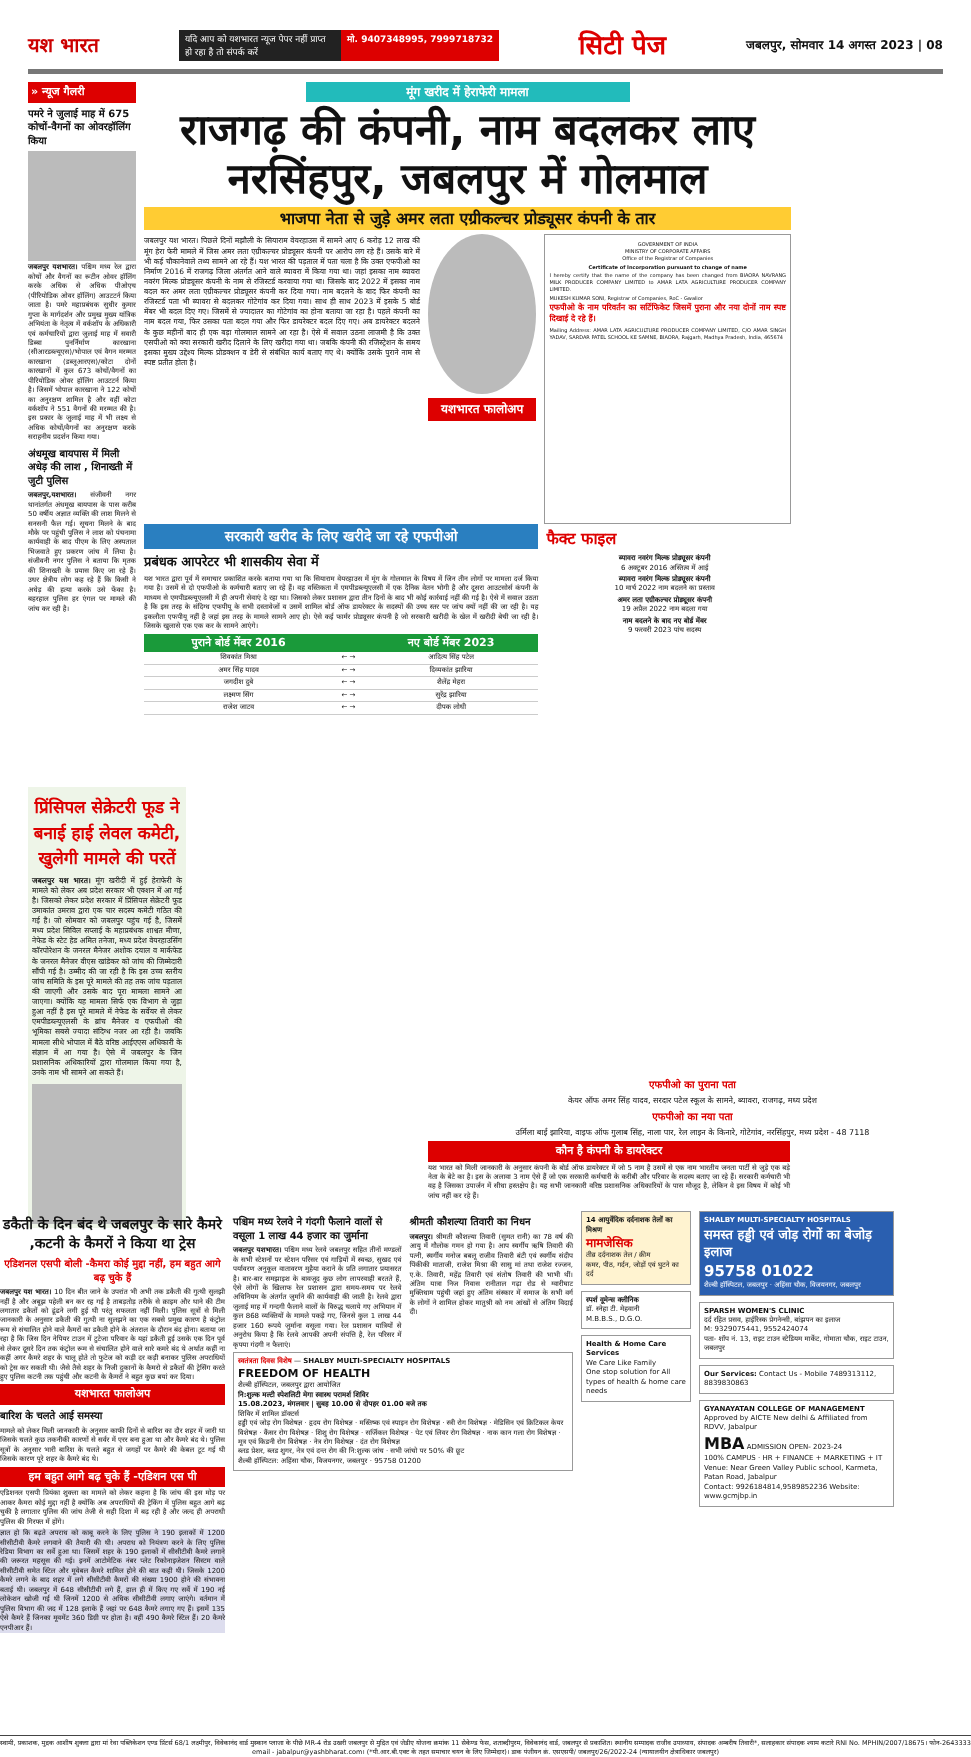यश भारत
यदि आप को यशभारत न्यूज पेपर नहीं प्राप्त हो रहा है तो संपर्क करें
मो. 9407348995, 7999718732
सिटी पेज
जबलपुर, सोमवार 14 अगस्त 2023 | 08
» न्यूज गैलरी
पमरे ने जुलाई माह में 675 कोचों-वैगनों का ओवरहॉलिंग किया
जबलपुर यशभारत। पश्चिम मध्य रेल द्वारा कोचों और वैगनों का रूटीन ओवर हॉलिंग करके अधिक से अधिक पीओएच (पीरियोडिक ओवर हॉलिंग) आउटटर्न किया जाता है। पमरे महाप्रबंधक सुधीर कुमार गुप्ता के मार्गदर्शन और प्रमुख मुख्य यांत्रिक अभियंता के नेतृत्व में वर्कशॉप के अधिकारी एवं कर्मचारियों द्वारा जुलाई माह में सवारी डिब्बा पुनर्निर्माण कारखाना (सीआरडब्ल्यूएस)/भोपाल एवं वैगन मरम्मत कारखाना (डब्लूआरएस)/कोटा दोनों कारखानों में कुल 673 कोचों/वैगनों का पीरियोडिक ओवर हॉलिंग आउटटर्न किया है। जिसमें भोपाल कारखाना ने 122 कोचों का अनुरक्षण शामिल है और वहीं कोटा वर्कशॉप ने 551 वैगनों की मरम्मत की है। इस प्रकार के जुलाई माह में भी लक्ष्य से अधिक कोचों/वैगनों का अनुरक्षण करके सराहनीय प्रदर्शन किया गया।
अंधमूख बायपास में मिली अधेड़ की लाश , शिनाख्ती में जुटी पुलिस
जबलपुर,यशभारत। संजीवनी नगर थानांतर्गत अंधमूख बायपास के पास करीब 50 वर्षीय अज्ञात व्यक्ति की लाश मिलने से सनसनी फैल गई। सूचना मिलने के बाद मौके पर पहुंची पुलिस ने लाश को पंचनामा कार्यवाही के बाद पीएम के लिए अस्पताल भिजवाते हुए प्रकरण जांच में लिया है। संजीवनी नगर पुलिस ने बताया कि मृतक की शिनाख्ती के प्रयास किए जा रहे हैं। उधर क्षेत्रीय लोग कह रहे हैं कि किसी ने अधेड़ की हत्या करके उसे फेंका है। बहरहाल पुलिस हर एंगल पर मामले की जांच कर रही है।
मूंग खरीद में हेराफेरी मामला
राजगढ़ की कंपनी, नाम बदलकर लाए नरसिंहपुर, जबलपुर में गोलमाल
भाजपा नेता से जुड़े अमर लता एग्रीकल्चर प्रोड्यूसर कंपनी के तार
जबलपुर यश भारत। पिछले दिनों मझौली के सियाराम वेयरहाउस में सामने आए 6 करोड़ 12 लाख की मूंग हेरा फेरी मामले में जिस अमर लता एग्रीकल्चर प्रोड्यूसर कंपनी पर आरोप लग रहे हैं। उसके बारे में भी कई चौकानेवाले तथ्य सामने आ रहे हैं। यश भारत की पड़ताल में पता चला है कि उक्त एफपीओ का निर्माण 2016 में राजगढ़ जिला अंतर्गत आने वाले ब्यावरा में किया गया था। जहां इसका नाम ब्यावरा नवरंग मिल्क प्रोड्यूसर कंपनी के नाम से रजिस्टर्ड करवाया गया था। जिसके बाद 2022 में इसका नाम बदल कर अमर लता एग्रीकल्चर प्रोड्यूसर कंपनी कर दिया गया। नाम बदलने के बाद फिर कंपनी का रजिस्टर्ड पता भी ब्यावरा से बदलकर गोटेगांव कर दिया गया। साथ ही साथ 2023 में इसके 5 बोर्ड मेंबर भी बदल दिए गए। जिसमें से ज्यादातर का गोटेगांव का होना बताया जा रहा है। पहले कंपनी का नाम बदल गया, फिर उसका पता बदल गया और फिर डायरेक्टर बदल दिए गए। अब डायरेक्टर बदलने के कुछ महीनों बाद ही एक बड़ा गोलमाल सामने आ रहा है। ऐसे में सवाल उठना लाजमी है कि उक्त एसपीओ को क्या सरकारी खरीद दिलाने के लिए खरीदा गया था। जबकि कंपनी की रजिस्ट्रेशन के समय इसका मुख्य उद्देश्य मिल्क प्रोडक्शन व डेरी से संबंधित कार्य बताए गए थे। क्योंकि उसके पुराने नाम से स्पष्ट प्रतीत होता है।
यशभारत फालोअप
GOVERNMENT OF INDIA
MINISTRY OF CORPORATE AFFAIRS
Office of the Registrar of Companies
Certificate of Incorporation pursuant to change of name
I hereby certify that the name of the company has been changed from BIAORA NAVRANG MILK PRODUCER COMPANY LIMITED to AMAR LATA AGRICULTURE PRODUCER COMPANY LIMITED.
MUKESH KUMAR SONI, Registrar of Companies, RoC - Gwalior
एफपीओ के नाम परिवर्तन का सर्टिफिकेट जिसमें पुराना और नया दोनों नाम स्पष्ट दिखाई दे रहे हैं।
Mailing Address: AMAR LATA AGRICULTURE PRODUCER COMPANY LIMITED, C/O AMAR SINGH YADAV, SARDAR PATEL SCHOOL KE SAMNE, BIAORA, Rajgarh, Madhya Pradesh, India, 465674
सरकारी खरीद के लिए खरीदे जा रहे एफपीओ
प्रबंधक आपरेटर भी शासकीय सेवा में
यश भारत द्वारा पूर्व में समाचार प्रकाशित करके बताया गया था कि सियाराम वेयरहाउस में मूंग के गोलमाल के विषय में जिन तीन लोगों पर मामला दर्ज किया गया है। उसमें से दो एफपीओ के कर्मचारी बताए जा रहे हैं। वह वस्तिकता में एमपीडब्ल्यूएलसी में एक दैनिक वेतन भोगी है और दूसरा आउटसोर्स कंपनी के माध्यम से एमपीडब्ल्यूएलसी में ही अपनी सेवाएं दे रहा था। जिसको लेकर प्रशासन द्वारा तीन दिनों के बाद भी कोई कार्रवाई नहीं की गई है। ऐसे में सवाल उठता है कि इस तरह के संदिग्ध एफपीयू के सभी दस्तावेजों व उसमें शामिल बोर्ड ऑफ डायरेक्टर के सदस्यों की उच्च स्तर पर जांच क्यों नहीं की जा रही है। यह इकलौता एफपीयू नहीं है जहां इस तरह के मामले सामने आए हो। ऐसे कई फार्मर प्रोड्यूसर कंपनी है जो सरकारी खरीदी के खेल में खरीदी बेची जा रही है। जिसके खुलासे एक एक कर के सामने आएंगे।
| पुराने बोर्ड मेंबर 2016 | | नए बोर्ड मेंबर 2023 |
| --- | --- | --- |
| शिवकांत मिश्रा | ← → | आदित्य सिंह पटेल |
| अमर सिंह यादव | ← → | दिव्यकांत झारिया |
| जगदीश दुबे | ← → | शैलेंद्र मेहरा |
| लक्ष्मण सिंग | ← → | सुरेंद्र झारिया |
| राजेश जाटव | ← → | दीपक लोधी |
फैक्ट फाइल
ब्यावरा नवरंग मिल्क प्रोड्यूसर कंपनी
6 अक्टूबर 2016 अस्तित्व में आई
ब्यावरा नवरंग मिल्क प्रोड्यूसर कंपनी
10 मार्च 2022 नाम बदलने का प्रस्ताव
अमर लता एग्रीकल्चर प्रोड्यूसर कंपनी
19 अप्रैल 2022 नाम बदला गया
नाम बदलने के बाद नए बोर्ड मेंबर
9 फरवरी 2023 पांच सदस्य
प्रिंसिपल सेक्रेटरी फूड ने बनाई हाई लेवल कमेटी, खुलेगी मामले की परतें
जबलपुर यश भारत। मूंग खरीदी में हुई हेराफेरी के मामले को लेकर अब प्रदेश सरकार भी एक्शन में आ गई है। जिसको लेकर प्रदेश सरकार में प्रिंसिपल सेक्रेटरी फूड उमाकांत उमराव द्वारा एक चार सदस्य कमेटी गठित की गई है। जो सोमवार को जबलपुर पहुंच गई है, जिसमें मध्य प्रदेश सिविल सप्लाई के महाप्रबंधक शाश्वत मीणा, नेफेड के स्टेट हेड अमित तनेजा, मध्य प्रदेश वेयरहाउसिंग कॉरपोरेशन के जनरल मैनेजर अशोक दयाल व मार्कफेड के जनरल मैनेजर वीएस खांडेकर को जांच की जिम्मेदारी सौंपी गई है। उम्मीद की जा रही है कि इस उच्च स्तरीय जांच समिति के इस पूरे मामले की तह तक जांच पड़ताल की जाएगी और उसके बाद पूरा मामला सामने आ जाएगा। क्योंकि यह मामला सिर्फ एक विभाग से जुड़ा हुआ नहीं है इस पूरे मामले में नेफेड के सर्वेयर से लेकर एमपीडब्ल्यूएलसी के ब्रांच मैनेजर व एफपीओ की भूमिका सबसे ज्यादा संदिग्ध नजर आ रही है। जबकि मामला सीधे भोपाल में बैठे वरिष्ठ आईएएस अधिकारी के संज्ञान में आ गया है। ऐसे में जबलपुर के जिन प्रशासनिक अधिकारियों द्वारा गोलमाल किया गया है, उनके नाम भी सामने आ सकते हैं।
एफपीओ का पुराना पता
केयर ऑफ अमर सिंह यादव, सरदार पटेल स्कूल के सामने, ब्यावरा, राजगढ़, मध्य प्रदेश
एफपीओ का नया पता
उर्मिला बाई झारिया, वाइफ ऑफ गुलाब सिंह, नाला पार, रेल लाइन के किनारे, गोटेगांव, नरसिंहपुर, मध्य प्रदेश - 48 7118
कौन है कंपनी के डायरेक्टर
यश भारत को मिली जानकारी के अनुसार कंपनी के बोर्ड ऑफ डायरेक्टर में जो 5 नाम है उसमें से एक नाम भारतीय जनता पार्टी से जुड़े एक बड़े नेता के बेटे का है। इस के अलावा 3 नाम ऐसे हैं जो एक सरकारी कर्मचारी के करीबी और परिवार के सदस्य बताए जा रहे हैं। सरकारी कर्मचारी भी वह है जिसका उपार्जन में सीधा हस्तक्षेप है। यह सभी जानकारी वरिष्ठ प्रशासनिक अधिकारियों के पास मौजूद है, लेकिन वे इस विषय में कोई भी जांच नहीं कर रहे हैं।
डकैती के दिन बंद थे जबलपुर के सारे कैमरे ,कटनी के कैमरों ने किया था ट्रेस
एडिशनल एसपी बोली -कैमरा कोई मुद्दा नहीं, हम बहुत आगे बढ़ चुके हैं
जबलपुर यश भारत। 10 दिन बीत जाने के उपरांत भी अभी तक डकैती की गुत्थी सुलझी नहीं है और अबूझ पहेली बन कर रह गई है ताबड़तोड़ तरीके से क्राइम और थाने की टीम लगातार डकैतों को ढूंढने लगी हुई थी परंतु सफलता नहीं मिली। पुलिस सूत्रों से मिली जानकारी के अनुसार डकैती की गुत्थी ना सुलझने का एक सबसे प्रमुख कारण है कंट्रोल रूम से संचालित होने वाले कैमरों का डकैती होने के अंतराल के दौरान बंद होना। बताया जा रहा है कि जिस दिन नेपियर टाउन में टुटेजा परिवार के यहां डकैती हुई उसके एक दिन पूर्व से लेकर दूसरे दिन तक कंट्रोल रूम से संचालित होने वाले सारे कमरे बंद थे अर्थात कहीं ना कहीं अगर कैमरे शहर के चालू होते तो फुटेज को कड़ी दर कड़ी बनाकर पुलिस अपराधियों को ट्रेस कर सकती थी। जैसे तैसे शहर के निजी दुकानों के कैमरो से डकैतों की ट्रेसिंग करते हुए पुलिस कटनी तक पहुंची और कटनी के कैमरों ने बहुत कुछ बयां कर दिया।
यशभारत फालोअप
बारिश के चलते आई समस्या
मामले को लेकर मिली जानकारी के अनुसार काफी दिनों से बारिश का दौर शहर में जारी था जिसके चलते कुछ तकनीकी कारणों से सर्वर में एरर बना हुआ था और कैमरे बंद थे। पुलिस सूत्रों के अनुसार भारी बारिश के चलते बहुत से जगहों पर कैमरे की केबल टूट गई थी जिसके कारण पूरे शहर के कैमरे बंद थे।
हम बहुत आगे बढ़ चुके हैं -एडिशन एस पी
एडिशनल एसपी प्रियंका शुक्ला का मामले को लेकर कहना है कि जांच की इस मोड़ पर आकर कैमरा कोई मुद्दा नहीं है क्योंकि अब अपराधियों की ट्रेकिंग में पुलिस बहुत आगे बढ़ चुकी है लगातार पुलिस की जांच तेजी से सही दिशा में बढ़ रही है और जल्द ही अपराधी पुलिस की गिरफ्त में होंगे।
ज्ञात हो कि बढ़ते अपराध को काबू करने के लिए पुलिस ने 190 इलाकों में 1200 सीसीटीवी कैमरे लगवाने की तैयारी की थी। अपराध को नियंत्रण करने के लिए पुलिस रेडिया विभाग का सर्वे हुआ था। जिसमें शहर के 190 इलाकों में सीसीटीवी कैमरे लगाने की जरूरत महसूस की गई। इनमें आटोमेटिक नंबर प्लेट रिकोनाइजेशन सिस्टम वाले सीसीटीवी समेत स्टिल और मूवेबल कैमरे शामिल होने की बात कही थी। जिसके 1200 कैमरे लगने के बाद शहर में लगे सीसीटीवी कैमरों की संख्या 1900 होने की संभावना बताई थी। जबलपुर में 648 सीसीटीवी लगे हैं, हाल ही में किए गए सर्वे में 190 नई लोकेशन खोजी गई थी जिनमें 1200 से अधिक सीसीटीवी लगाए जाएंगे। वर्तमान में पुलिस विभाग की जद में 128 इलाके हैं जहां पर 648 कैमरे लगाए गए हैं। इसमें 135 ऐसे कैमरे हैं जिनका मूवमेंट 360 डिग्री पर होता है। वहीं 490 कैमरे स्टिल हैं। 20 कैमरे एनपीआर हैं।
पश्चिम मध्य रेलवे ने गंदगी फैलाने वालों से वसूला 1 लाख 44 हजार का जुर्माना
जबलपुर यशभारत। पश्चिम मध्य रेलवे जबलपुर सहित तीनों मण्डलों के सभी स्टेशनों पर स्टेशन परिसर एवं गाड़ियों में स्वच्छ, सुखद एवं पर्यावरण अनुकूल वातावरण मुहैया कराने के प्रति लगातार प्रयासरत है। बार-बार समझाइश के बावजूद कुछ लोग लापरवाही बरतते हैं, ऐसे लोगों के खिलाफ रेल प्रशासन द्वारा समय-समय पर रेलवे अधिनियम के अंतर्गत जुर्माने की कार्यवाही की जाती है। रेलवे द्वारा जुलाई माह में गन्दगी फैलाने वालों के विरुद्ध चलाये गए अभियान में कुल 868 व्यक्तियों के मामले पकड़े गए, जिनसे कुल 1 लाख 44 हजार 160 रूपये जुर्माना वसूला गया। रेल प्रशासन यात्रियों से अनुरोध किया है कि रेलवे आपकी अपनी संपत्ति है, रेल परिसर में कृपया गंदगी न फैलाएं।
श्रीमती कौशल्या तिवारी का निधन
जबलपुर। श्रीमती कौशल्या तिवारी (सुमत रानी) का 78 वर्ष की आयु में गौलोक गमन हो गया है। आप स्वर्गीय ऋषि तिवारी की पत्नी, स्वर्गीय मनोज बबलू राजीव तिवारी बंटी एवं स्वर्गीय संदीप पिंकीकी माताजी, राजेश मिश्रा की सासु मां तथा राजेश रज्जन, ए.के. तिवारी, महेंद्र तिवारी एवं संतोष तिवारी की भाभी थीं। अंतिम यात्रा निज निवास रानीताल गढ़ा रोड से ग्वारीघाट मुक्तिधाम पहुंची जहां हुए अंतिम संस्कार में समाज के सभी वर्ग के लोगों ने शामिल होकर मातुश्री को नम आंखों से अंतिम विदाई दी।
स्वतंत्रता दिवस विशेष — SHALBY MULTI-SPECIALTY HOSPITALS
FREEDOM OF HEALTH
शैल्बी हॉस्पिटल, जबलपुर द्वारा आयोजित
नि:शुल्क मल्टी स्पेशलिटी मेगा स्वास्थ परामर्श शिविर
15.08.2023, मंगलवार | सुबह 10.00 से दोपहर 01.00 बजे तक
शिविर में शामिल डॉक्टर्स
हड्डी एवं जोड़ रोग विशेषज्ञ · हृदय रोग विशेषज्ञ · मस्तिष्क एवं स्पाइन रोग विशेषज्ञ · स्त्री रोग विशेषज्ञ · मेडिसिन एवं क्रिटिकल केयर विशेषज्ञ · कैंसर रोग विशेषज्ञ · शिशु रोग विशेषज्ञ · सर्जिकल विशेषज्ञ · पेट एवं लिवर रोग विशेषज्ञ · नाक कान गला रोग विशेषज्ञ · मूत्र एवं किडनी रोग विशेषज्ञ · नेत्र रोग विशेषज्ञ · दंत रोग विशेषज्ञ
ब्लड प्रेशर, ब्लड शुगर, नेत्र एवं दन्त रोग की नि:शुल्क जांच · सभी जांचो पर 50% की छूट
शैल्बी हॉस्पिटल: अहिंसा चौक, विजयनगर, जबलपुर · 95758 01200
14 आयुर्वेदिक दर्दनाशक तेलों का मिश्रण
मामजेसिक
तीव्र दर्दनाशक तेल / क्रीम
कमर, पीठ, गर्दन, जोड़ों एवं घुटने का दर्द
स्पर्श वूमेन्स क्लीनिक
डॉ. स्नेहा टी. मेहवानी
M.B.B.S., D.G.O.
Health & Home Care Services
We Care Like Family
One stop solution for All types of health & home care needs
SHALBY MULTI-SPECIALTY HOSPITALS
समस्त हड्डी एवं जोड़ रोगों का बेजोड़ इलाज
95758 01022
शैल्बी हॉस्पिटल, जबलपुर · अहिंसा चौक, विजयनगर, जबलपुर
SPARSH WOMEN'S CLINIC
दर्द रहित प्रसव, हाईरिस्क प्रेगनेन्सी, बांझपन का इलाज
M: 9329075441, 9552424074
पता- शॉप नं. 13, राइट टाउन स्टेडियम मार्केट, गोमाता चौक, राइट टाउन, जबलपुर
Our Services: Contact Us - Mobile 7489313112, 8839830863
GYANAYATAN COLLEGE OF MANAGEMENT
Approved by AICTE New delhi & Affiliated from RDVV, Jabalpur
MBA ADMISSION OPEN- 2023-24
100% CAMPUS · HR + FINANCE + MARKETING + IT
Venue: Near Green Valley Public school, Karmeta, Patan Road, Jabalpur
Contact: 9926184814,9589852236 Website: www.gcmjbp.in
स्वामी, प्रकाशक, मुद्रक आशीष शुक्ला द्वारा मां रेवा पब्लिकेशन एण्ड प्रिंटर्स 68/1 लक्ष्मीपुर, विवेकानंद वार्ड मुस्कान प्लाजा के पीछे MR-4 रोड उखरी जबलपुर से मुद्रित एवं जेडीए योजना क्रमांक 11 सेकेण्ड फेस, शताब्दीपुरम, विवेकानंद वार्ड, जबलपुर से प्रकाशित। स्थानीय सम्पादक राजीव उपाध्याय, संपादक अम्बरीष तिवारी*, सलाहकार संपादक श्याम कटारे RNI No. MPHIN/2007/18675। फोन-2643333 email - jabalpur@yashbharat.com। (*पी.आर.बी.एक्ट के तहत समाचार चयन के लिए जिम्मेदार)। डाक पंजीयन क्रं. एसएसपी/ जबलपुर/26/2022-24 (न्यायालयीन क्षेत्राधिकार जबलपुर)